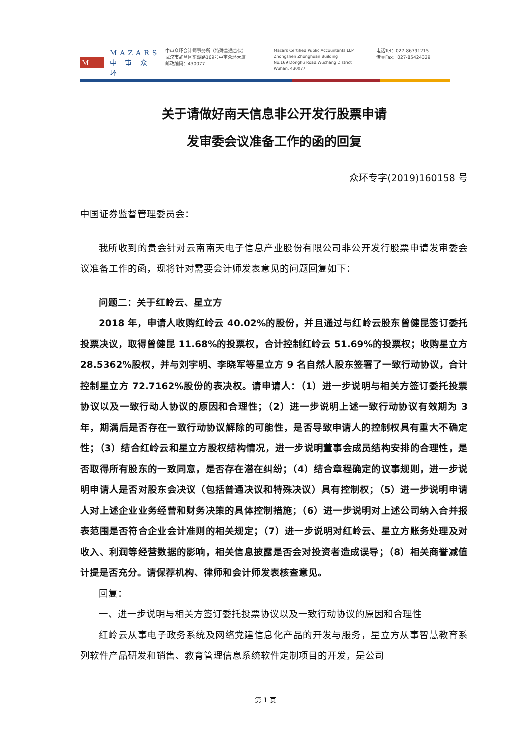M
MAZARS
中 审 众 环
中审众环会计师事务所（特殊普通合伙）
武汉市武昌区东湖路169号中审众环大厦
邮政编码：430077
Mazars Certified Public Accountants LLP
Zhongshen Zhonghuan Building
No.169 Donghu Road,Wuchang District
Wuhan, 430077
电话Tel：027-86791215
传真Fax：027-85424329
关于请做好南天信息非公开发行股票申请
发审委会议准备工作的函的回复
众环专字(2019)160158 号
中国证券监督管理委员会：
我所收到的贵会针对云南南天电子信息产业股份有限公司非公开发行股票申请发审委会议准备工作的函，现将针对需要会计师发表意见的问题回复如下：
问题二：关于红岭云、星立方
2018 年，申请人收购红岭云 40.02%的股份，并且通过与红岭云股东曾健昆签订委托投票决议，取得曾健昆 11.68%的投票权，合计控制红岭云 51.69%的投票权；收购星立方 28.5362%股权，并与刘宇明、李晓军等星立方 9 名自然人股东签署了一致行动协议，合计控制星立方 72.7162%股份的表决权。请申请人：（1）进一步说明与相关方签订委托投票协议以及一致行动人协议的原因和合理性；（2）进一步说明上述一致行动协议有效期为 3 年，期满后是否存在一致行动协议解除的可能性，是否导致申请人的控制权具有重大不确定性；（3）结合红岭云和星立方股权结构情况，进一步说明董事会成员结构安排的合理性，是否取得所有股东的一致同意，是否存在潜在纠纷；（4）结合章程确定的议事规则，进一步说明申请人是否对股东会决议（包括普通决议和特殊决议）具有控制权；（5）进一步说明申请人对上述企业业务经营和财务决策的具体控制措施；（6）进一步说明对上述公司纳入合并报表范围是否符合企业会计准则的相关规定；（7）进一步说明对红岭云、星立方账务处理及对收入、利润等经营数据的影响，相关信息披露是否会对投资者造成误导；（8）相关商誉减值计提是否充分。请保荐机构、律师和会计师发表核查意见。
回复：
一、进一步说明与相关方签订委托投票协议以及一致行动协议的原因和合理性
红岭云从事电子政务系统及网络党建信息化产品的开发与服务，星立方从事智慧教育系列软件产品研发和销售、教育管理信息系统软件定制项目的开发，是公司
第 1 页